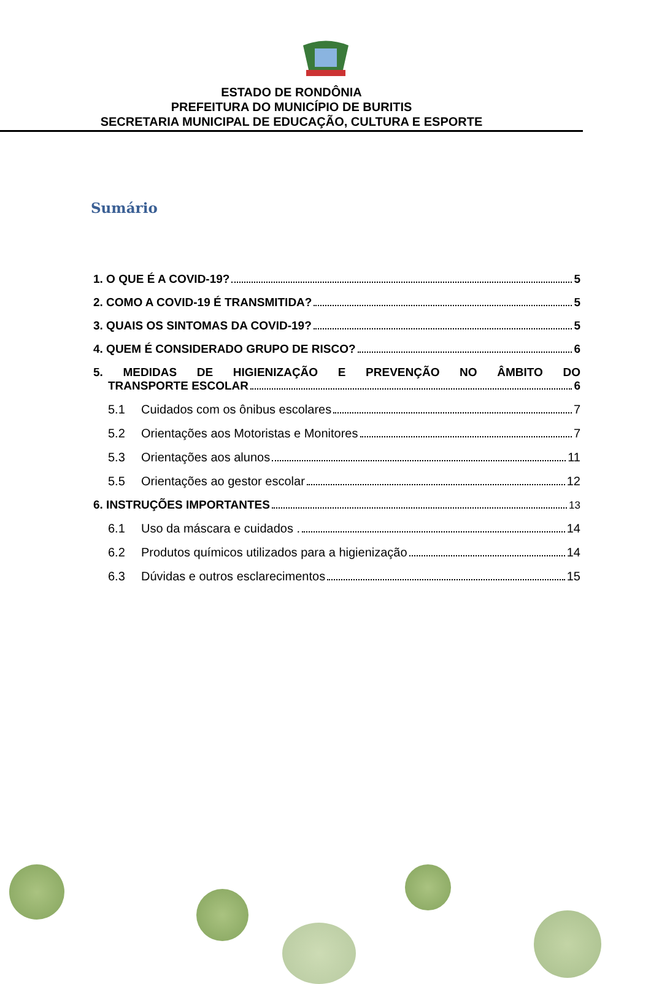ESTADO DE RONDÔNIA
PREFEITURA DO MUNICÍPIO DE BURITIS
SECRETARIA MUNICIPAL DE EDUCAÇÃO, CULTURA E ESPORTE
Sumário
1. O QUE É A COVID-19? 5
2. COMO A COVID-19 É TRANSMITIDA? 5
3. QUAIS OS SINTOMAS DA COVID-19? 5
4. QUEM É CONSIDERADO GRUPO DE RISCO? 6
5. MEDIDAS DE HIGIENIZAÇÃO E PREVENÇÃO NO ÂMBITO DO
TRANSPORTE ESCOLAR 6
5.1 Cuidados com os ônibus escolares 7
5.2 Orientações aos Motoristas e Monitores 7
5.3 Orientações aos alunos 11
5.5 Orientações ao gestor escolar 12
6. INSTRUÇÕES IMPORTANTES 13
6.1 Uso da máscara e cuidados . 14
6.2 Produtos químicos utilizados para a higienização 14
6.3 Dúvidas e outros esclarecimentos 15